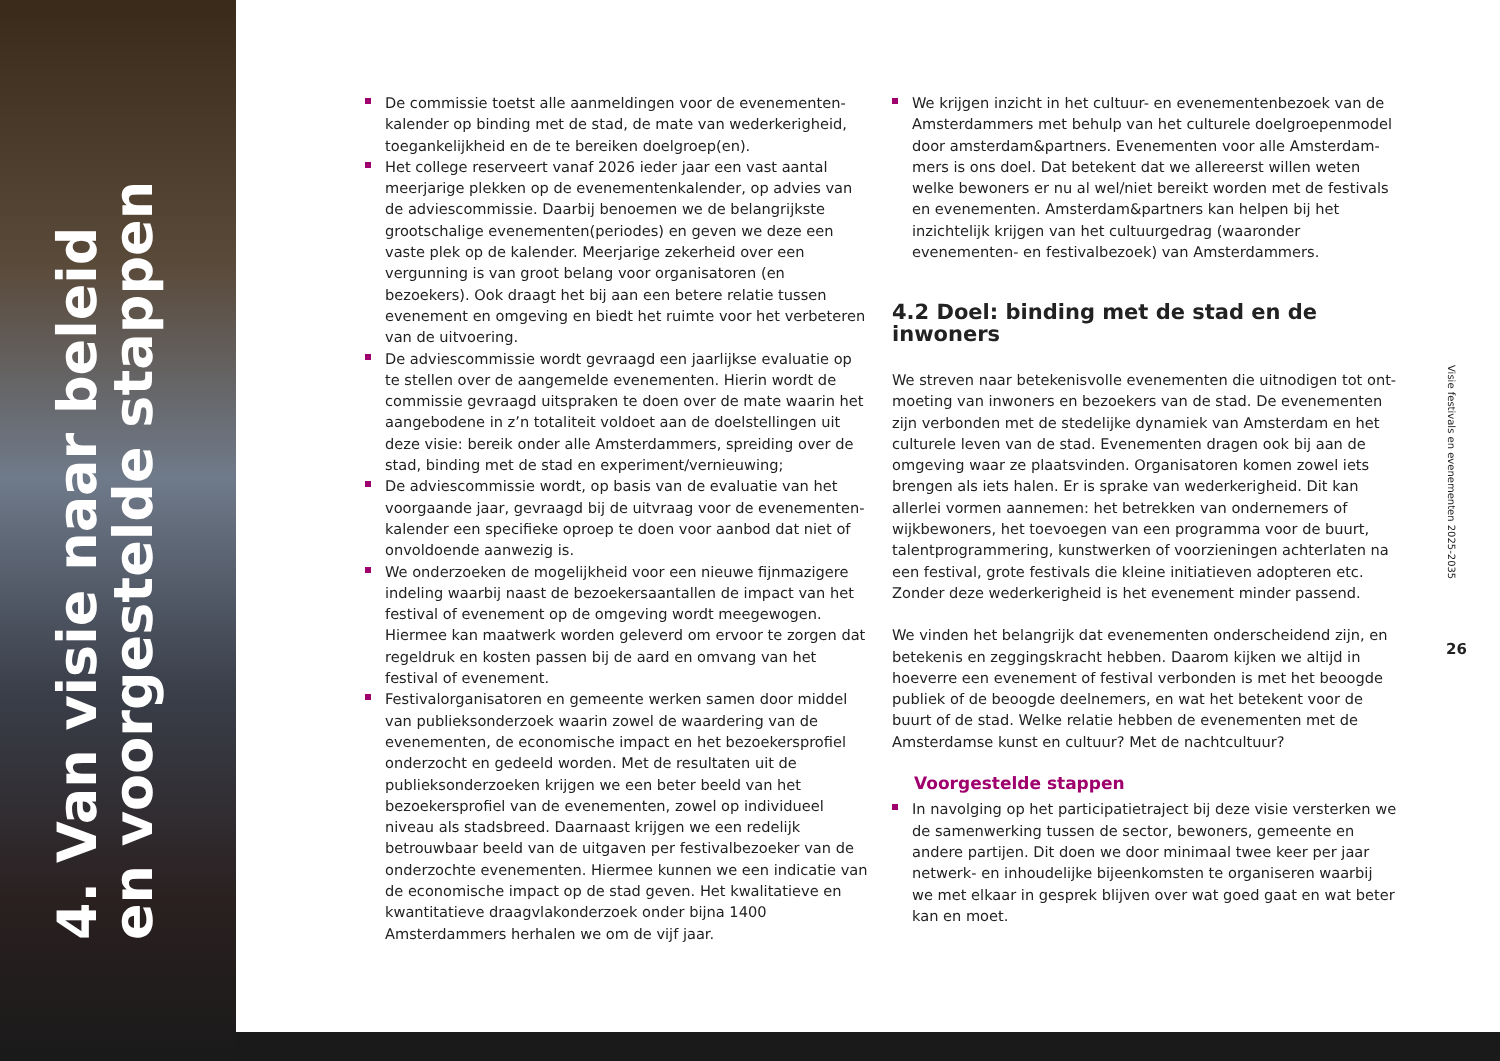4. Van visie naar beleid en voorgestelde stappen
De commissie toetst alle aanmeldingen voor de evenementen­kalender op binding met de stad, de mate van wederkerigheid, toegankelijkheid en de te bereiken doelgroep(en).
Het college reserveert vanaf 2026 ieder jaar een vast aantal meer­jarige plekken op de evenementenkalender, op advies van de adviescommissie. Daarbij benoemen we de belangrijkste groot­schalige evenementen(periodes) en geven we deze een vaste plek op de kalender. Meerjarige zekerheid over een vergunning is van groot belang voor organisatoren (en bezoekers). Ook draagt het bij aan een betere relatie tussen evenement en omgeving en biedt het ruimte voor het verbeteren van de uitvoering.
De adviescommissie wordt gevraagd een jaarlijkse evaluatie op te stellen over de aangemelde evenementen. Hierin wordt de commissie gevraagd uitspraken te doen over de mate waarin het aangebodene in z’n totaliteit voldoet aan de doelstellingen uit deze visie: bereik onder alle Amsterdammers, spreiding over de stad, binding met de stad en experiment/vernieuwing;
De adviescommissie wordt, op basis van de evaluatie van het voorgaande jaar, gevraagd bij de uitvraag voor de evenementen­kalender een specifieke oproep te doen voor aanbod dat niet of onvoldoende aanwezig is.
We onderzoeken de mogelijkheid voor een nieuwe fijnmazigere indeling waarbij naast de bezoekersaantallen de impact van het festival of evenement op de omgeving wordt meegewogen. Hiermee kan maatwerk worden geleverd om ervoor te zorgen dat regeldruk en kosten passen bij de aard en omvang van het festival of evenement.
Festivalorganisatoren en gemeente werken samen door middel van publieksonderzoek waarin zowel de waardering van de evenemen­ten, de economische impact en het bezoekersprofiel onderzocht en gedeeld worden. Met de resultaten uit de publieksonderzoeken krijgen we een beter beeld van het bezoekersprofiel van de eve­nementen, zowel op individueel niveau als stadsbreed. Daarnaast krijgen we een redelijk betrouwbaar beeld van de uitgaven per fes­tivalbezoeker van de onderzochte evenementen. Hiermee kunnen we een indicatie van de economische impact op de stad geven. Het kwalitatieve en kwantitatieve draagvlakonderzoek onder bijna 1400 Amsterdammers herhalen we om de vijf jaar.
We krijgen inzicht in het cultuur- en evenementenbezoek van de Amsterdammers met behulp van het culturele doelgroepenmodel door amsterdam&partners. Evenementen voor alle Amsterdam­mers is ons doel. Dat betekent dat we allereerst willen weten welke bewoners er nu al wel/niet bereikt worden met de festivals en evenementen. Amsterdam&partners kan helpen bij het inzichtelijk krijgen van het cultuurgedrag (waaronder evenementen- en festi­valbezoek) van Amsterdammers.
4.2 Doel: binding met de stad en de inwoners
We streven naar betekenisvolle evenementen die uitnodigen tot ont­moeting van inwoners en bezoekers van de stad. De evenementen zijn verbonden met de stedelijke dynamiek van Amsterdam en het cultu­rele leven van de stad. Evenementen dragen ook bij aan de omgeving waar ze plaatsvinden. Organisatoren komen zowel iets brengen als iets halen. Er is sprake van wederkerigheid. Dit kan allerlei vormen aanne­men: het betrekken van ondernemers of wijkbewoners, het toevoegen van een programma voor de buurt, talentprogrammering, kunstwer­ken of voorzieningen achterlaten na een festival, grote festivals die kleine initiatieven adopteren etc. Zonder deze wederkerigheid is het evenement minder passend.
We vinden het belangrijk dat evenementen onderscheidend zijn, en betekenis en zeggingskracht hebben. Daarom kijken we altijd in hoeverre een evenement of festival verbonden is met het beoogde publiek of de beoogde deelnemers, en wat het betekent voor de buurt of de stad. Welke relatie hebben de evenementen met de Amsterdamse kunst en cultuur? Met de nachtcultuur?
Voorgestelde stappen
In navolging op het participatietraject bij deze visie versterken we de samenwerking tussen de sector, bewoners, gemeente en andere partijen. Dit doen we door minimaal twee keer per jaar netwerk- en inhoudelijke bijeenkomsten te organiseren waarbij we met elkaar in gesprek blijven over wat goed gaat en wat beter kan en moet.
Visie festivals en evenementen 2025-2035
26